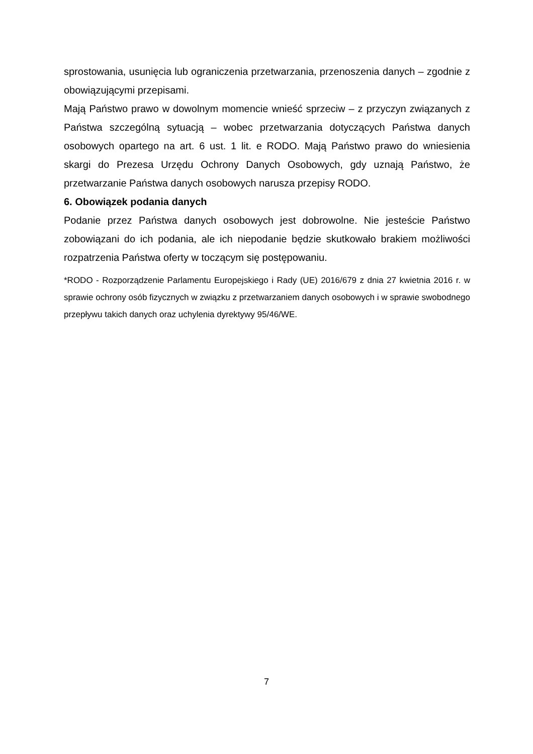sprostowania, usunięcia lub ograniczenia przetwarzania, przenoszenia danych – zgodnie z obowiązującymi przepisami.
Mają Państwo prawo w dowolnym momencie wnieść sprzeciw – z przyczyn związanych z Państwa szczególną sytuacją – wobec przetwarzania dotyczących Państwa danych osobowych opartego na art. 6 ust. 1 lit. e RODO. Mają Państwo prawo do wniesienia skargi do Prezesa Urzędu Ochrony Danych Osobowych, gdy uznają Państwo, że przetwarzanie Państwa danych osobowych narusza przepisy RODO.
6. Obowiązek podania danych
Podanie przez Państwa danych osobowych jest dobrowolne. Nie jesteście Państwo zobowiązani do ich podania, ale ich niepodanie będzie skutkowało brakiem możliwości rozpatrzenia Państwa oferty w toczącym się postępowaniu.
*RODO - Rozporządzenie Parlamentu Europejskiego i Rady (UE) 2016/679 z dnia 27 kwietnia 2016 r. w sprawie ochrony osób fizycznych w związku z przetwarzaniem danych osobowych i w sprawie swobodnego przepływu takich danych oraz uchylenia dyrektywy 95/46/WE.
7